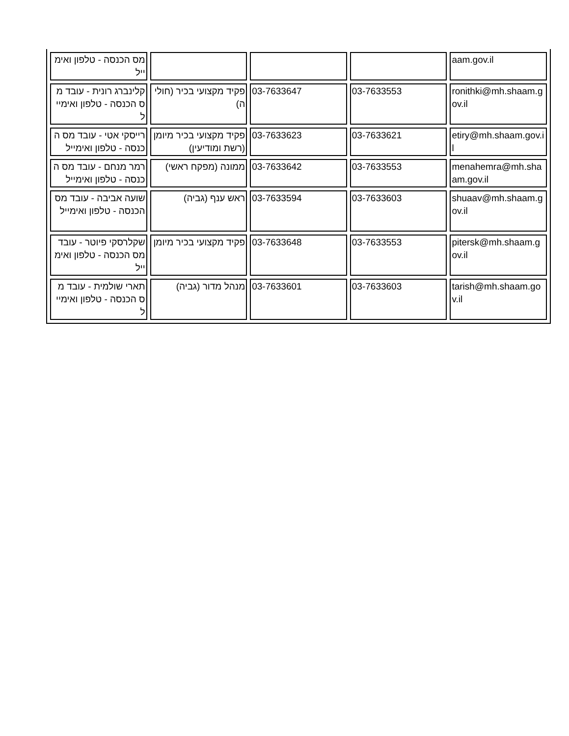| מס הכנסה - טלפון ואימייל | | | | aam.gov.il |
| קלינברג רונית - עובד מס הכנסה - טלפון ואימייל | פקיד מקצועי בכיר (חוליה) | 03-7633647 | 03-7633553 | ronithki@mh.shaam.gov.il |
| רייסקי אטי - עובד מס הכנסה - טלפון ואימייל | פקיד מקצועי בכיר מיומן (רשת ומודיעין) | 03-7633623 | 03-7633621 | etiry@mh.shaam.gov.il |
| רמר מנחם - עובד מס הכנסה - טלפון ואימייל | ממונה (מפקח ראשי) | 03-7633642 | 03-7633553 | menahemra@mh.shaam.gov.il |
| שועה אביבה - עובד מס הכנסה - טלפון ואימייל | ראש ענף (גביה) | 03-7633594 | 03-7633603 | shuaav@mh.shaam.gov.il |
| שקלרסקי פיוטר - עובד מס הכנסה - טלפון ואימייל | פקיד מקצועי בכיר מיומן | 03-7633648 | 03-7633553 | pitersk@mh.shaam.gov.il |
| תארי שולמית - עובד מס הכנסה - טלפון ואימייל | מנהל מדור (גביה) | 03-7633601 | 03-7633603 | tarish@mh.shaam.gov.il |